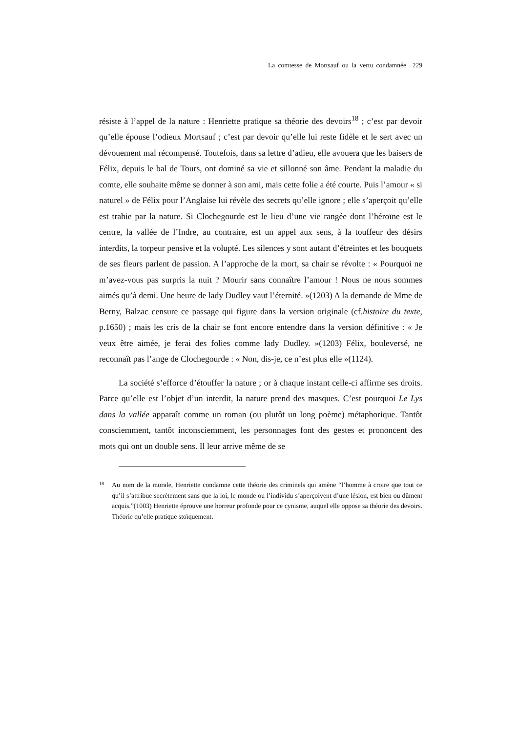La comtesse de Mortsauf ou la vertu condamnée 229
résiste à l’appel de la nature : Henriette pratique sa théorie des devoirs<sup>18</sup> ; c’est par devoir qu’elle épouse l’odieux Mortsauf ; c’est par devoir qu’elle lui reste fidèle et le sert avec un dévouement mal récompensé. Toutefois, dans sa lettre d’adieu, elle avouera que les baisers de Félix, depuis le bal de Tours, ont dominé sa vie et sillonné son âme. Pendant la maladie du comte, elle souhaite même se donner à son ami, mais cette folie a été courte. Puis l’amour « si naturel » de Félix pour l’Anglaise lui révèle des secrets qu’elle ignore ; elle s’aperçoit qu’elle est trahie par la nature. Si Clochegourde est le lieu d’une vie rangée dont l’héroïne est le centre, la vallée de l’Indre, au contraire, est un appel aux sens, à la touffeur des désirs interdits, la torpeur pensive et la volupté. Les silences y sont autant d’étreintes et les bouquets de ses fleurs parlent de passion. A l’approche de la mort, sa chair se révolte : « Pourquoi ne m’avez-vous pas surpris la nuit ? Mourir sans connaître l’amour ! Nous ne nous sommes aimés qu’à demi. Une heure de lady Dudley vaut l’éternité. »(1203) A la demande de Mme de Berny, Balzac censure ce passage qui figure dans la version originale (cf.histoire du texte, p.1650) ; mais les cris de la chair se font encore entendre dans la version définitive : « Je veux être aimée, je ferai des folies comme lady Dudley. »(1203) Félix, bouleversé, ne reconnaît pas l’ange de Clochegourde : « Non, dis-je, ce n’est plus elle »(1124).
La société s’efforce d’étouffer la nature ; or à chaque instant celle-ci affirme ses droits. Parce qu’elle est l’objet d’un interdit, la nature prend des masques. C’est pourquoi Le Lys dans la vallée apparaît comme un roman (ou plutôt un long poème) métaphorique. Tantôt consciemment, tantôt inconsciemment, les personnages font des gestes et prononcent des mots qui ont un double sens. Il leur arrive même de se
18 Au nom de la morale, Henriette condamne cette théorie des criminels qui amène “l’homme à croire que tout ce qu’il s’attribue secrètement sans que la loi, le monde ou l’individu s’aperçoivent d’une lésion, est bien ou dûment acquis.”(1003) Henriette éprouve une horreur profonde pour ce cynisme, auquel elle oppose sa théorie des devoirs. Théorie qu’elle pratique stoïquement.